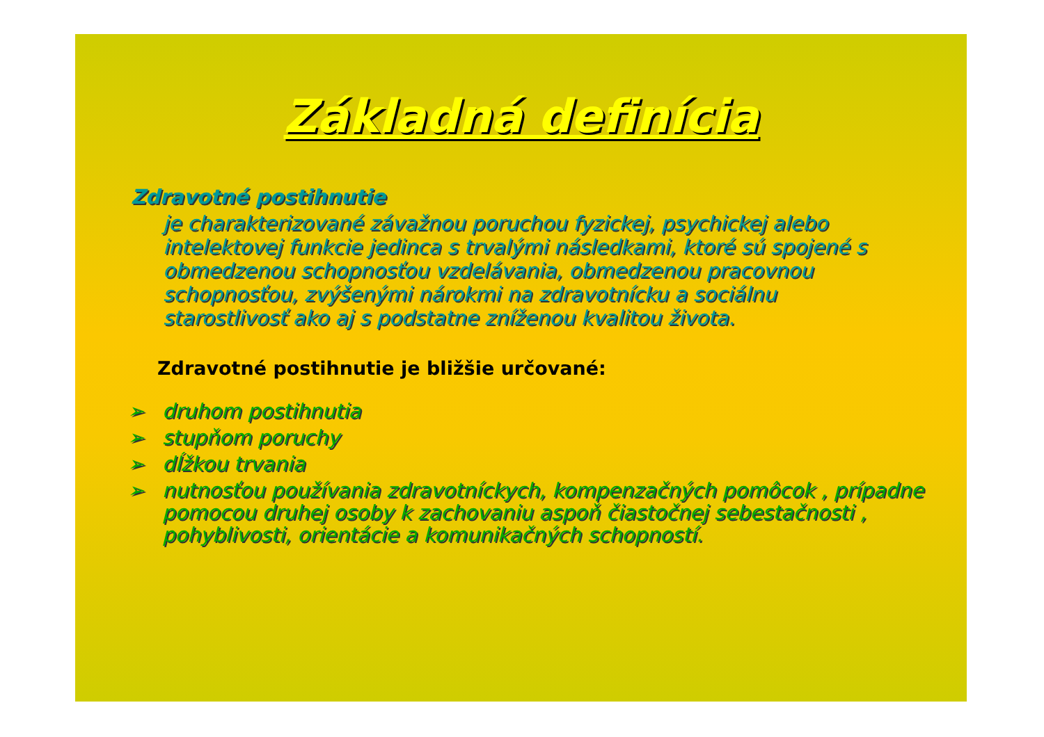Základná definícia
Zdravotné postihnutie
je charakterizované závažnou poruchou fyzickej, psychickej alebo intelektovej funkcie jedinca s trvalými následkami, ktoré sú spojené s obmedzenou schopnosťou vzdelávania, obmedzenou pracovnou schopnosťou, zvýšenými nárokmi na zdravotnícku a sociálnu starostlivosť ako aj s podstatne zníženou kvalitou života.
Zdravotné postihnutie je bližšie určované:
➢ druhom postihnutia
➢ stupňom poruchy
➢ dĺžkou trvania
➢ nutnosťou používania zdravotníckych, kompenzačných pomôcok , prípadne pomocou druhej osoby k zachovaniu aspoň čiastočnej sebestačnosti , pohyblivosti, orientácie a komunikačných schopností.